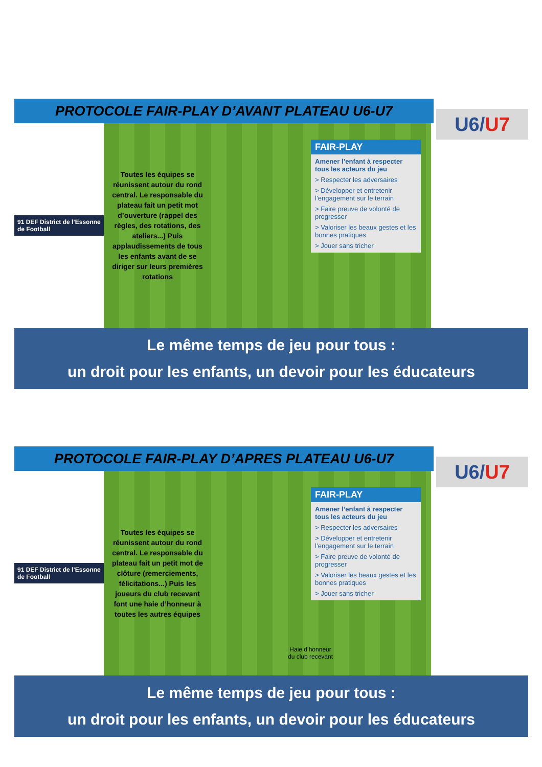PROTOCOLE FAIR-PLAY D’AVANT PLATEAU U6-U7
U6/U7
91 DEF District de l’Essonne de Football
Toutes les équipes se réunissent autour du rond central. Le responsable du plateau fait un petit mot d’ouverture (rappel des règles, des rotations, des ateliers...) Puis applaudissements de tous les enfants avant de se diriger sur leurs premières rotations
FAIR-PLAY
Amener l’enfant à respecter tous les acteurs du jeu
> Respecter les adversaires
> Développer et entretenir l’engagement sur le terrain
> Faire preuve de volonté de progresser
> Valoriser les beaux gestes et les bonnes pratiques
> Jouer sans tricher
Le même temps de jeu pour tous :
un droit pour les enfants, un devoir pour les éducateurs
PROTOCOLE FAIR-PLAY D’APRES PLATEAU U6-U7
U6/U7
91 DEF District de l’Essonne de Football
Toutes les équipes se réunissent autour du rond central. Le responsable du plateau fait un petit mot de clôture (remerciements, félicitations...) Puis les joueurs du club recevant font une haie d’honneur à toutes les autres équipes
Haie d’honneur
du club recevant
FAIR-PLAY
Amener l’enfant à respecter tous les acteurs du jeu
> Respecter les adversaires
> Développer et entretenir l’engagement sur le terrain
> Faire preuve de volonté de progresser
> Valoriser les beaux gestes et les bonnes pratiques
> Jouer sans tricher
Le même temps de jeu pour tous :
un droit pour les enfants, un devoir pour les éducateurs